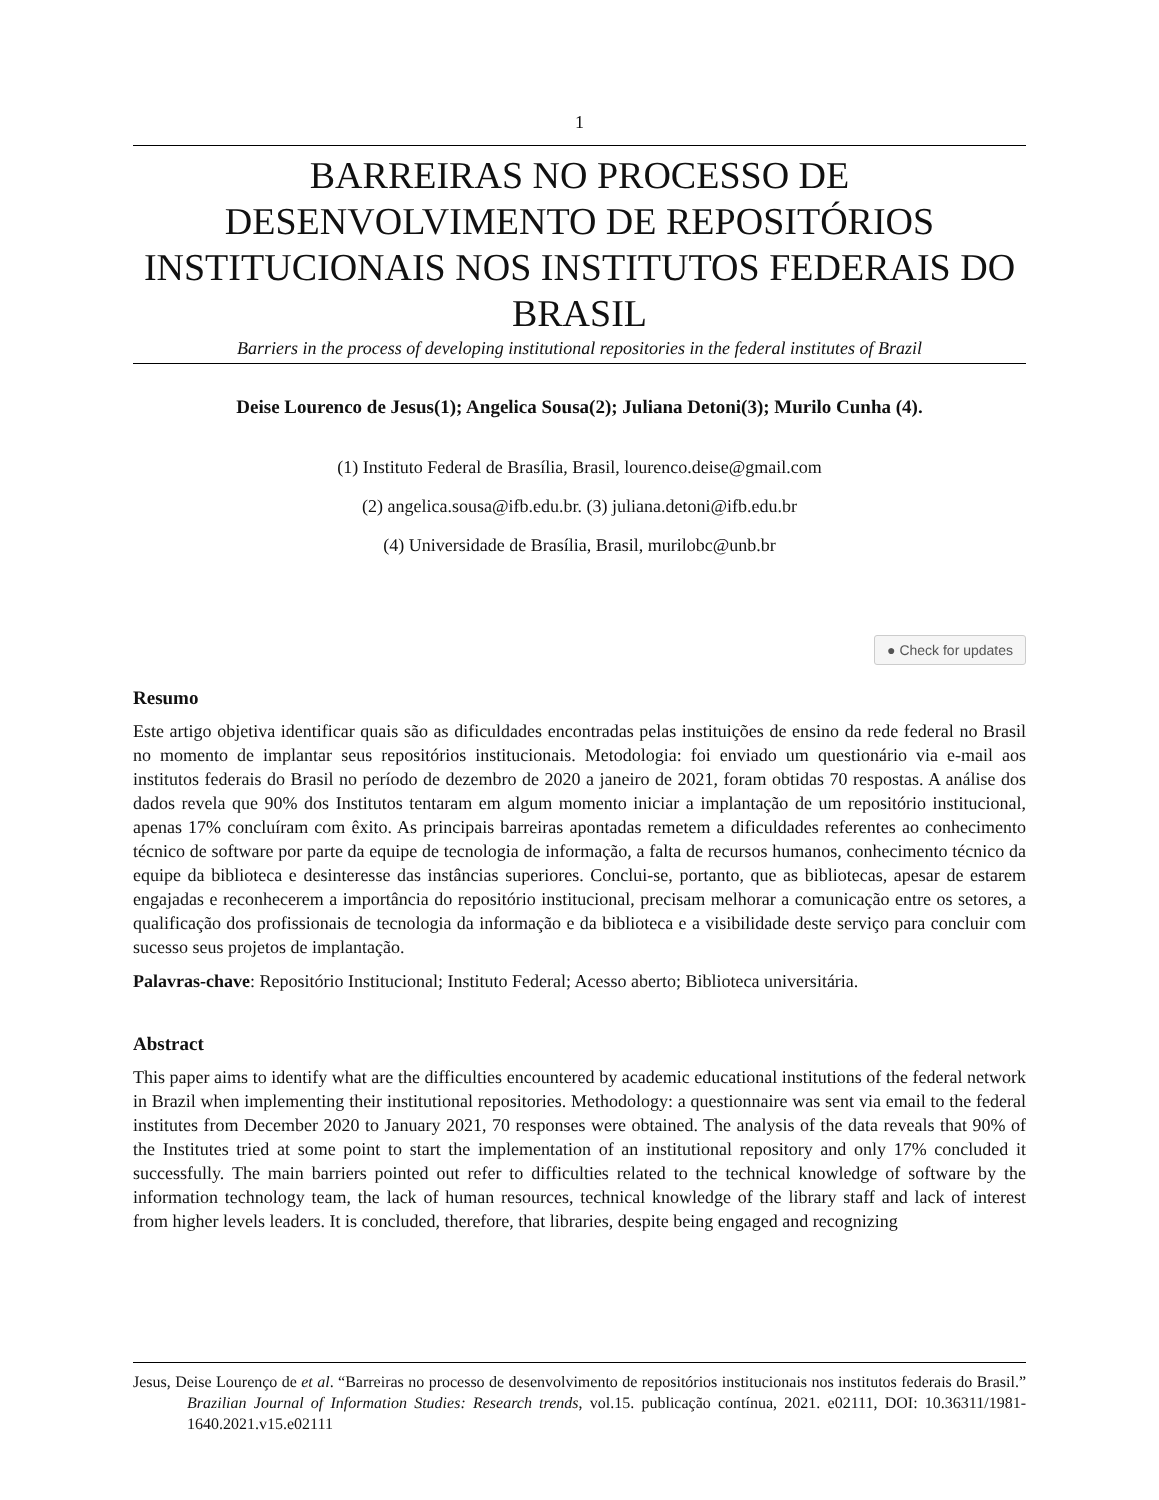1
BARREIRAS NO PROCESSO DE DESENVOLVIMENTO DE REPOSITÓRIOS INSTITUCIONAIS NOS INSTITUTOS FEDERAIS DO BRASIL
Barriers in the process of developing institutional repositories in the federal institutes of Brazil
Deise Lourenco de Jesus(1); Angelica Sousa(2); Juliana Detoni(3); Murilo Cunha (4).
(1) Instituto Federal de Brasília, Brasil, lourenco.deise@gmail.com
(2) angelica.sousa@ifb.edu.br. (3) juliana.detoni@ifb.edu.br
(4) Universidade de Brasília, Brasil, murilobc@unb.br
● Check for updates
Resumo
Este artigo objetiva identificar quais são as dificuldades encontradas pelas instituições de ensino da rede federal no Brasil no momento de implantar seus repositórios institucionais. Metodologia: foi enviado um questionário via e-mail aos institutos federais do Brasil no período de dezembro de 2020 a janeiro de 2021, foram obtidas 70 respostas. A análise dos dados revela que 90% dos Institutos tentaram em algum momento iniciar a implantação de um repositório institucional, apenas 17% concluíram com êxito. As principais barreiras apontadas remetem a dificuldades referentes ao conhecimento técnico de software por parte da equipe de tecnologia de informação, a falta de recursos humanos, conhecimento técnico da equipe da biblioteca e desinteresse das instâncias superiores. Conclui-se, portanto, que as bibliotecas, apesar de estarem engajadas e reconhecerem a importância do repositório institucional, precisam melhorar a comunicação entre os setores, a qualificação dos profissionais de tecnologia da informação e da biblioteca e a visibilidade deste serviço para concluir com sucesso seus projetos de implantação.
Palavras-chave: Repositório Institucional; Instituto Federal; Acesso aberto; Biblioteca universitária.
Abstract
This paper aims to identify what are the difficulties encountered by academic educational institutions of the federal network in Brazil when implementing their institutional repositories. Methodology: a questionnaire was sent via email to the federal institutes from December 2020 to January 2021, 70 responses were obtained. The analysis of the data reveals that 90% of the Institutes tried at some point to start the implementation of an institutional repository and only 17% concluded it successfully. The main barriers pointed out refer to difficulties related to the technical knowledge of software by the information technology team, the lack of human resources, technical knowledge of the library staff and lack of interest from higher levels leaders. It is concluded, therefore, that libraries, despite being engaged and recognizing
Jesus, Deise Lourenço de et al. “Barreiras no processo de desenvolvimento de repositórios institucionais nos institutos federais do Brasil.” Brazilian Journal of Information Studies: Research trends, vol.15. publicação contínua, 2021. e02111, DOI: 10.36311/1981-1640.2021.v15.e02111